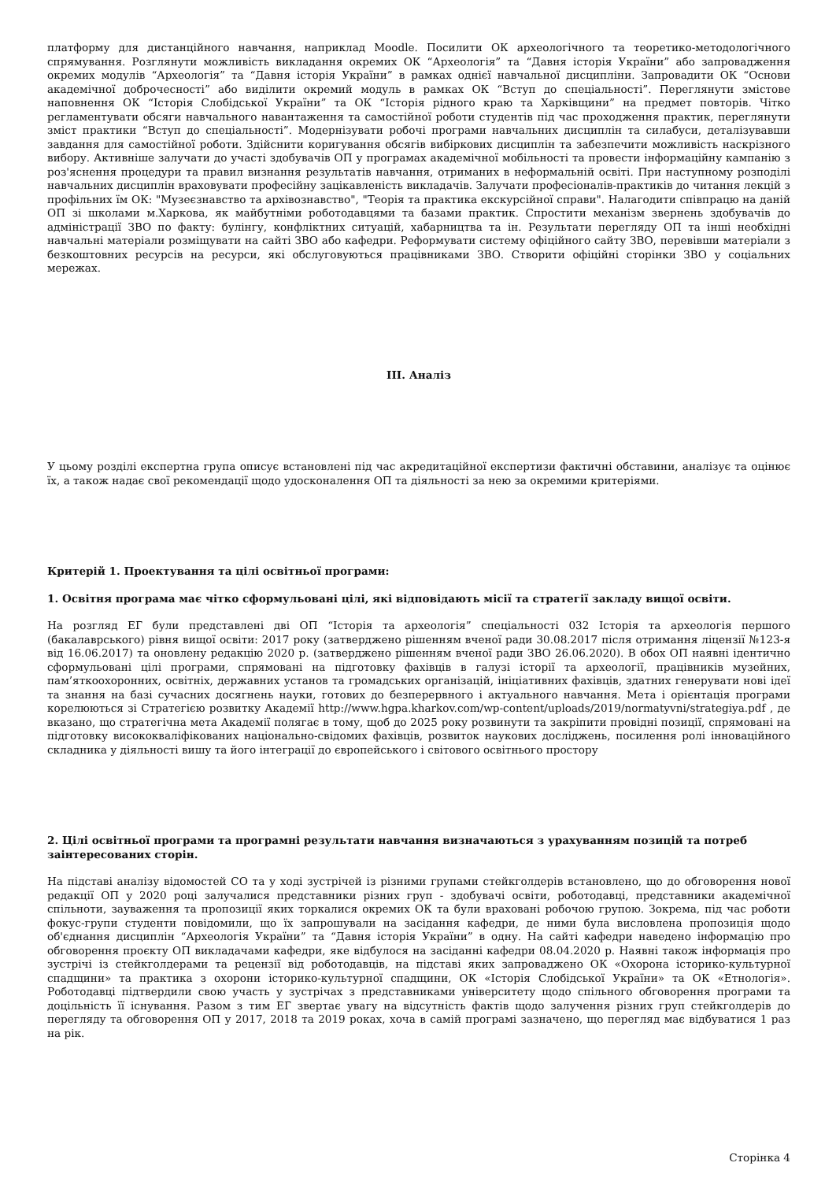платформу для дистанційного навчання, наприклад Moodle. Посилити ОК археологічного та теоретико-методологічного спрямування. Розглянути можливість викладання окремих ОК “Археологія” та “Давня історія України” або запровадження окремих модулів “Археологія” та “Давня історія України” в рамках однієї навчальної дисципліни. Запровадити ОК “Основи академічної доброчесності” або виділити окремий модуль в рамках ОК “Вступ до спеціальності”. Переглянути змістове наповнення ОК “Історія Слобідської України” та ОК “Історія рідного краю та Харківщини” на предмет повторів. Чітко регламентувати обсяги навчального навантаження та самостійної роботи студентів під час проходження практик, переглянути зміст практики “Вступ до спеціальності”. Модернізувати робочі програми навчальних дисциплін та силабуси, деталізувавши завдання для самостійної роботи. Здійснити коригування обсягів вибіркових дисциплін та забезпечити можливість наскрізного вибору. Активніше залучати до участі здобувачів ОП у програмах академічної мобільності та провести інформаційну кампанію з роз'яснення процедури та правил визнання результатів навчання, отриманих в неформальній освіті. При наступному розподілі навчальних дисциплін враховувати професійну зацікавленість викладачів. Залучати професіоналів-практиків до читання лекцій з профільних їм ОК: "Музеєзнавство та архівознавство", "Теорія та практика екскурсійної справи". Налагодити співпрацю на даній ОП зі школами м.Харкова, як майбутніми роботодавцями та базами практик. Спростити механізм звернень здобувачів до адміністрації ЗВО по факту: булінгу, конфліктних ситуацій, хабарництва та ін. Результати перегляду ОП та інші необхідні навчальні матеріали розміщувати на сайті ЗВО або кафедри. Реформувати систему офіційного сайту ЗВО, перевівши матеріали з безкоштовних ресурсів на ресурси, які обслуговуються працівниками ЗВО. Створити офіційні сторінки ЗВО у соціальних мережах.
ІІІ. Аналіз
У цьому розділі експертна група описує встановлені під час акредитаційної експертизи фактичні обставини, аналізує та оцінює їх, а також надає свої рекомендації щодо удосконалення ОП та діяльності за нею за окремими критеріями.
Критерій 1. Проектування та цілі освітньої програми:
1. Освітня програма має чітко сформульовані цілі, які відповідають місії та стратегії закладу вищої освіти.
На розгляд ЕГ були представлені дві ОП “Історія та археологія” спеціальності 032 Історія та археологія першого (бакалаврського) рівня вищої освіти: 2017 року (затверджено рішенням вченої ради 30.08.2017 після отримання ліцензії №123-я від 16.06.2017) та оновлену редакцію 2020 р. (затверджено рішенням вченої ради ЗВО 26.06.2020). В обох ОП наявні ідентично сформульовані цілі програми, спрямовані на підготовку фахівців в галузі історії та археології, працівників музейних, пам’яткоохоронних, освітніх, державних установ та громадських організацій, ініціативних фахівців, здатних генерувати нові ідеї та знання на базі сучасних досягнень науки, готових до безперервного і актуального навчання. Мета і орієнтація програми корелюються зі Стратегією розвитку Академії http://www.hgpa.kharkov.com/wp-content/uploads/2019/normatyvni/strategiya.pdf , де вказано, що стратегічна мета Академії полягає в тому, щоб до 2025 року розвинути та закріпити провідні позиції, спрямовані на підготовку висококваліфікованих національно-свідомих фахівців, розвиток наукових досліджень, посилення ролі інноваційного складника у діяльності вишу та його інтеграції до європейського і світового освітнього простору
2. Цілі освітньої програми та програмні результати навчання визначаються з урахуванням позицій та потреб заінтересованих сторін.
На підставі аналізу відомостей СО та у ході зустрічей із різними групами стейкголдерів встановлено, що до обговорення нової редакції ОП у 2020 році залучалися представники різних груп - здобувачі освіти, роботодавці, представники академічної спільноти, зауваження та пропозиції яких торкалися окремих ОК та були враховані робочою групою. Зокрема, під час роботи фокус-групи студенти повідомили, що їх запрошували на засідання кафедри, де ними була висловлена пропозиція щодо об'єднання дисциплін “Археологія України” та “Давня історія України” в одну. На сайті кафедри наведено інформацію про обговорення проєкту ОП викладачами кафедри, яке відбулося на засіданні кафедри 08.04.2020 р. Наявні також інформація про зустрічі із стейкголдерами та рецензії від роботодавців, на підставі яких запроваджено ОК «Охорона історико-культурної спадщини» та практика з охорони історико-культурної спадщини, ОК «Історія Слобідської України» та ОК «Етнологія». Роботодавці підтвердили свою участь у зустрічах з представниками університету щодо спільного обговорення програми та доцільність її існування. Разом з тим ЕГ звертає увагу на відсутність фактів щодо залучення різних груп стейкголдерів до перегляду та обговорення ОП у 2017, 2018 та 2019 роках, хоча в самій програмі зазначено, що перегляд має відбуватися 1 раз на рік.
Сторінка 4